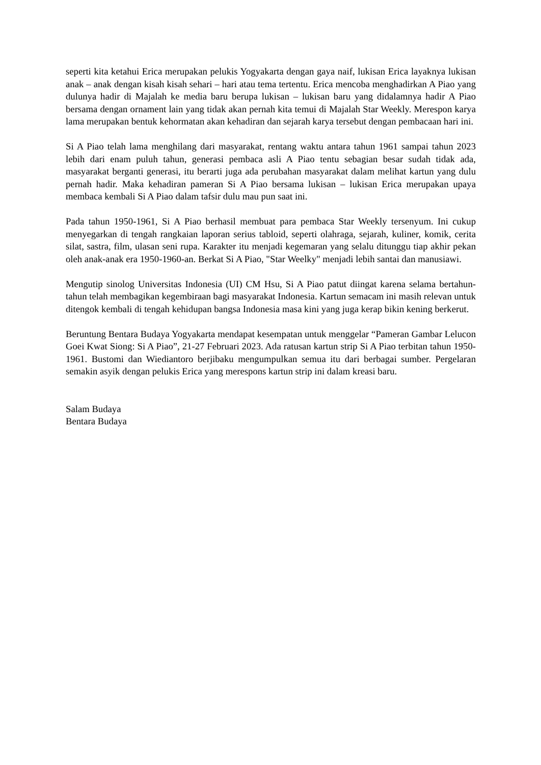seperti kita ketahui Erica merupakan pelukis Yogyakarta dengan gaya naif, lukisan Erica layaknya lukisan anak – anak dengan kisah kisah sehari – hari atau tema tertentu. Erica mencoba menghadirkan A Piao yang dulunya hadir di Majalah ke media baru berupa lukisan – lukisan baru yang didalamnya hadir A Piao bersama dengan ornament lain yang tidak akan pernah kita temui di Majalah Star Weekly. Merespon karya lama merupakan bentuk kehormatan akan kehadiran dan sejarah karya tersebut dengan pembacaan hari ini.
Si A Piao telah lama menghilang dari masyarakat, rentang waktu antara tahun 1961 sampai tahun 2023 lebih dari enam puluh tahun, generasi pembaca asli A Piao tentu sebagian besar sudah tidak ada, masyarakat berganti generasi, itu berarti juga ada perubahan masyarakat dalam melihat kartun yang dulu pernah hadir. Maka kehadiran pameran Si A Piao bersama lukisan – lukisan Erica merupakan upaya membaca kembali Si A Piao dalam tafsir dulu mau pun saat ini.
Pada tahun 1950-1961, Si A Piao berhasil membuat para pembaca Star Weekly tersenyum. Ini cukup menyegarkan di tengah rangkaian laporan serius tabloid, seperti olahraga, sejarah, kuliner, komik, cerita silat, sastra, film, ulasan seni rupa. Karakter itu menjadi kegemaran yang selalu ditunggu tiap akhir pekan oleh anak-anak era 1950-1960-an. Berkat Si A Piao, "Star Weelky" menjadi lebih santai dan manusiawi.
Mengutip sinolog Universitas Indonesia (UI) CM Hsu, Si A Piao patut diingat karena selama bertahun-tahun telah membagikan kegembiraan bagi masyarakat Indonesia. Kartun semacam ini masih relevan untuk ditengok kembali di tengah kehidupan bangsa Indonesia masa kini yang juga kerap bikin kening berkerut.
Beruntung Bentara Budaya Yogyakarta mendapat kesempatan untuk menggelar “Pameran Gambar Lelucon Goei Kwat Siong: Si A Piao”, 21-27 Februari 2023. Ada ratusan kartun strip Si A Piao terbitan tahun 1950-1961. Bustomi dan Wiediantoro berjibaku mengumpulkan semua itu dari berbagai sumber. Pergelaran semakin asyik dengan pelukis Erica yang merespons kartun strip ini dalam kreasi baru.
Salam Budaya
Bentara Budaya